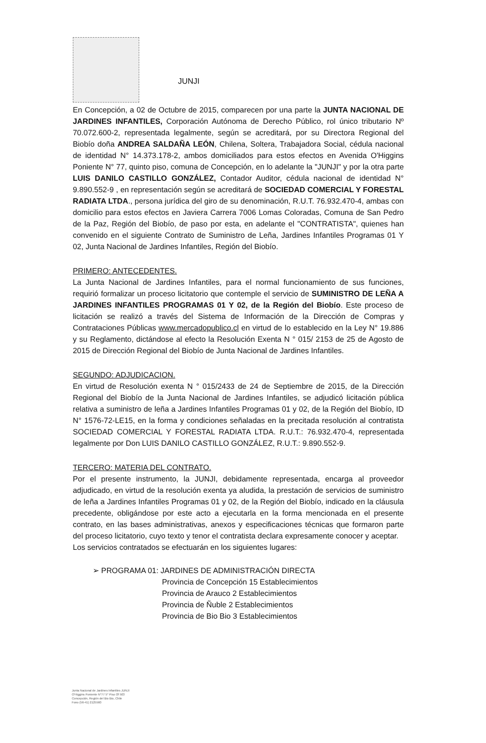JUNJI
En Concepción, a 02 de Octubre de 2015, comparecen por una parte la JUNTA NACIONAL DE JARDINES INFANTILES, Corporación Autónoma de Derecho Público, rol único tributario Nº 70.072.600-2, representada legalmente, según se acreditará, por su Directora Regional del Biobío doña ANDREA SALDAÑA LEÓN, Chilena, Soltera, Trabajadora Social, cédula nacional de identidad N° 14.373.178-2, ambos domiciliados para estos efectos en Avenida O'Higgins Poniente N° 77, quinto piso, comuna de Concepción, en lo adelante la "JUNJI" y por la otra parte LUIS DANILO CASTILLO GONZÁLEZ, Contador Auditor, cédula nacional de identidad N° 9.890.552-9 , en representación según se acreditará de SOCIEDAD COMERCIAL Y FORESTAL RADIATA LTDA., persona jurídica del giro de su denominación, R.U.T. 76.932.470-4, ambas con domicilio para estos efectos en Javiera Carrera 7006 Lomas Coloradas, Comuna de San Pedro de la Paz, Región del Biobío, de paso por esta, en adelante el "CONTRATISTA", quienes han convenido en el siguiente Contrato de Suministro de Leña, Jardines Infantiles Programas 01 Y 02, Junta Nacional de Jardines Infantiles, Región del Biobío.
PRIMERO: ANTECEDENTES.
La Junta Nacional de Jardines Infantiles, para el normal funcionamiento de sus funciones, requirió formalizar un proceso licitatorio que contemple el servicio de SUMINISTRO DE LEÑA A JARDINES INFANTILES PROGRAMAS 01 Y 02, de la Región del Biobío. Este proceso de licitación se realizó a través del Sistema de Información de la Dirección de Compras y Contrataciones Públicas www.mercadopublico.cl en virtud de lo establecido en la Ley N° 19.886 y su Reglamento, dictándose al efecto la Resolución Exenta N ° 015/ 2153 de 25 de Agosto de 2015 de Dirección Regional del Biobío de Junta Nacional de Jardines Infantiles.
SEGUNDO: ADJUDICACION.
En virtud de Resolución exenta N ° 015/2433 de 24 de Septiembre de 2015, de la Dirección Regional del Biobío de la Junta Nacional de Jardines Infantiles, se adjudicó licitación pública relativa a suministro de leña a Jardines Infantiles Programas 01 y 02, de la Región del Biobío, ID N° 1576-72-LE15, en la forma y condiciones señaladas en la precitada resolución al contratista SOCIEDAD COMERCIAL Y FORESTAL RADIATA LTDA. R.U.T.: 76.932.470-4, representada legalmente por Don LUIS DANILO CASTILLO GONZÁLEZ, R.U.T.: 9.890.552-9.
TERCERO: MATERIA DEL CONTRATO.
Por el presente instrumento, la JUNJI, debidamente representada, encarga al proveedor adjudicado, en virtud de la resolución exenta ya aludida, la prestación de servicios de suministro de leña a Jardines Infantiles Programas 01 y 02, de la Región del Biobío, indicado en la cláusula precedente, obligándose por este acto a ejecutarla en la forma mencionada en el presente contrato, en las bases administrativas, anexos y especificaciones técnicas que formaron parte del proceso licitatorio, cuyo texto y tenor el contratista declara expresamente conocer y aceptar.
Los servicios contratados se efectuarán en los siguientes lugares:
➢ PROGRAMA 01: JARDINES DE ADMINISTRACIÓN DIRECTA
Provincia de Concepción 15 Establecimientos
Provincia de Arauco 2 Establecimientos
Provincia de Ñuble 2 Establecimientos
Provincia de Bio Bio 3 Establecimientos
Junta Nacional de Jardines Infantiles JUNJI
O'Higgins Poniente N°77 5° Piso Of 503
Concepción, Región del Bio Bio, Chile
Fono (56-41) 2125560